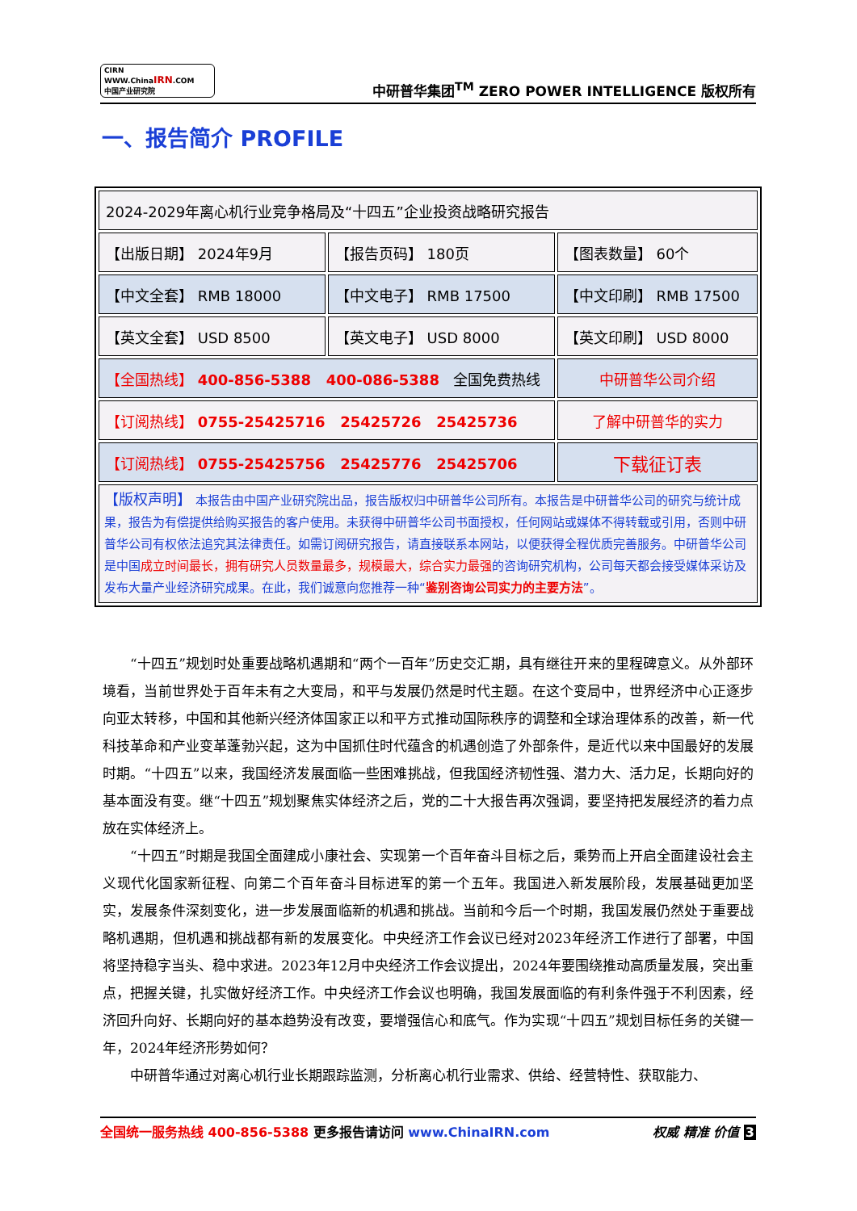CIRN WWW.ChinaIRN.COM
中国产业研究院
中研普华集团<sup>TM</sup> ZERO POWER INTELLIGENCE 版权所有
一、报告简介 PROFILE
| 2024-2029年离心机行业竞争格局及“十四五”企业投资战略研究报告 | | |
| 【出版日期】 2024年9月 | 【报告页码】 180页 | 【图表数量】 60个 |
| 【中文全套】 RMB 18000 | 【中文电子】 RMB 17500 | 【中文印刷】 RMB 17500 |
| 【英文全套】 USD 8500 | 【英文电子】 USD 8000 | 【英文印刷】 USD 8000 |
| 【全国热线】 400-856-5388 400-086-5388 全国免费热线 | | 中研普华公司介绍 |
| 【订阅热线】 0755-25425716 25425726 25425736 | | 了解中研普华的实力 |
| 【订阅热线】 0755-25425756 25425776 25425706 | | 下载征订表 |
| 【版权声明】 本报告由中国产业研究院出品，报告版权归中研普华公司所有。本报告是中研普华公司的研究与统计成果，报告为有偿提供给购买报告的客户使用。未获得中研普华公司书面授权，任何网站或媒体不得转载或引用，否则中研普华公司有权依法追究其法律责任。如需订阅研究报告，请直接联系本网站，以便获得全程优质完善服务。中研普华公司是中国 成立时间最长，拥有研究人员数量最多，规模最大，综合实力最强 的咨询研究机构，公司每天都会接受媒体采访及发布大量产业经济研究成果。在此，我们诚意向您推荐一种“ 鉴别咨询公司实力的主要方法 ”。 | | |
“十四五”规划时处重要战略机遇期和“两个一百年”历史交汇期，具有继往开来的里程碑意义。从外部环境看，当前世界处于百年未有之大变局，和平与发展仍然是时代主题。在这个变局中，世界经济中心正逐步向亚太转移，中国和其他新兴经济体国家正以和平方式推动国际秩序的调整和全球治理体系的改善，新一代科技革命和产业变革蓬勃兴起，这为中国抓住时代蕴含的机遇创造了外部条件，是近代以来中国最好的发展时期。“十四五”以来，我国经济发展面临一些困难挑战，但我国经济韧性强、潜力大、活力足，长期向好的基本面没有变。继“十四五”规划聚焦实体经济之后，党的二十大报告再次强调，要坚持把发展经济的着力点放在实体经济上。
“十四五”时期是我国全面建成小康社会、实现第一个百年奋斗目标之后，乘势而上开启全面建设社会主义现代化国家新征程、向第二个百年奋斗目标进军的第一个五年。我国进入新发展阶段，发展基础更加坚实，发展条件深刻变化，进一步发展面临新的机遇和挑战。当前和今后一个时期，我国发展仍然处于重要战略机遇期，但机遇和挑战都有新的发展变化。中央经济工作会议已经对2023年经济工作进行了部署，中国将坚持稳字当头、稳中求进。2023年12月中央经济工作会议提出，2024年要围绕推动高质量发展，突出重点，把握关键，扎实做好经济工作。中央经济工作会议也明确，我国发展面临的有利条件强于不利因素，经济回升向好、长期向好的基本趋势没有改变，要增强信心和底气。作为实现“十四五”规划目标任务的关键一年，2024年经济形势如何？
中研普华通过对离心机行业长期跟踪监测，分析离心机行业需求、供给、经营特性、获取能力、
全国统一服务热线 400-856-5388 更多报告请访问 www.ChinaIRN.com
权威 精准 价值 3